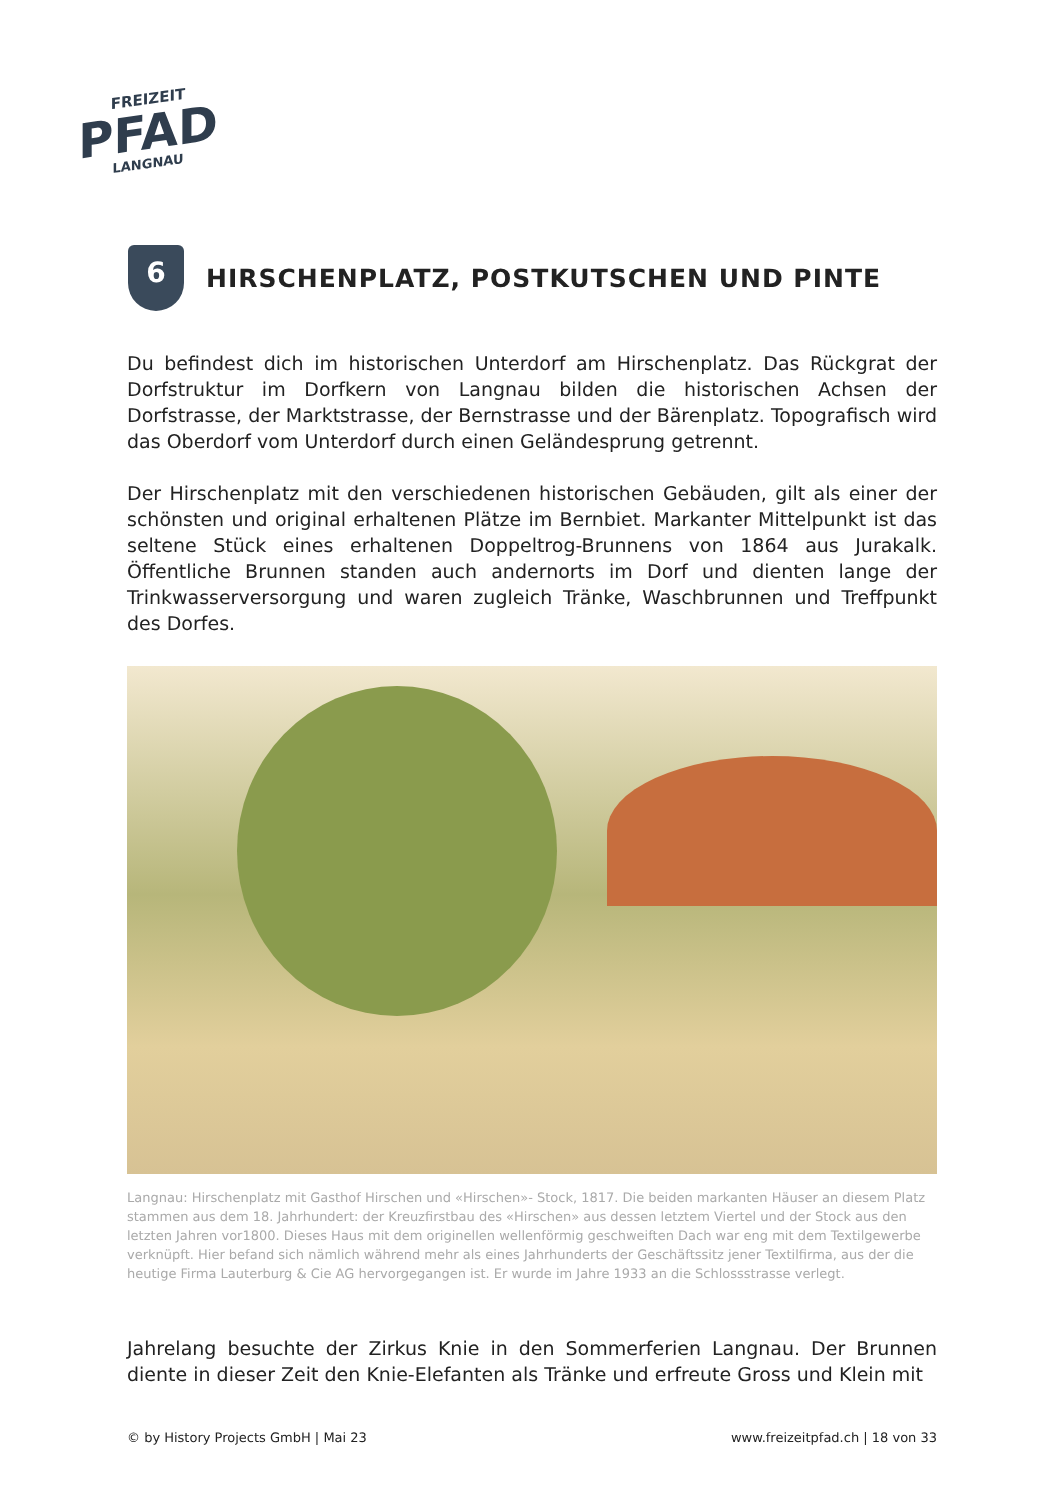FREIZEIT
PFAD
LANGNAU
6
HIRSCHENPLATZ, POSTKUTSCHEN UND PINTE
Du befindest dich im historischen Unterdorf am Hirschenplatz. Das Rückgrat der Dorfstruktur im Dorfkern von Langnau bilden die historischen Achsen der Dorfstrasse, der Marktstrasse, der Bernstrasse und der Bärenplatz. Topografisch wird das Oberdorf vom Unterdorf durch einen Geländesprung getrennt.
Der Hirschenplatz mit den verschiedenen historischen Gebäuden, gilt als einer der schönsten und original erhaltenen Plätze im Bernbiet. Markanter Mittelpunkt ist das seltene Stück eines erhaltenen Doppeltrog-Brunnens von 1864 aus Jurakalk. Öffentliche Brunnen standen auch andernorts im Dorf und dienten lange der Trinkwasserversorgung und waren zugleich Tränke, Waschbrunnen und Treffpunkt des Dorfes.
Langnau: Hirschenplatz mit Gasthof Hirschen und «Hirschen»- Stock, 1817. Die beiden markanten Häuser an diesem Platz stammen aus dem 18. Jahrhundert: der Kreuzfirstbau des «Hirschen» aus dessen letztem Viertel und der Stock aus den letzten Jahren vor1800. Dieses Haus mit dem originellen wellenförmig geschweiften Dach war eng mit dem Textilgewerbe verknüpft. Hier befand sich nämlich während mehr als eines Jahrhunderts der Geschäftssitz jener Textilfirma, aus der die heutige Firma Lauterburg & Cie AG hervorgegangen ist. Er wurde im Jahre 1933 an die Schlossstrasse verlegt.
Jahrelang besuchte der Zirkus Knie in den Sommerferien Langnau. Der Brunnen diente in dieser Zeit den Knie-Elefanten als Tränke und erfreute Gross und Klein mit
© by History Projects GmbH | Mai 23 www.freizeitpfad.ch | 18 von 33